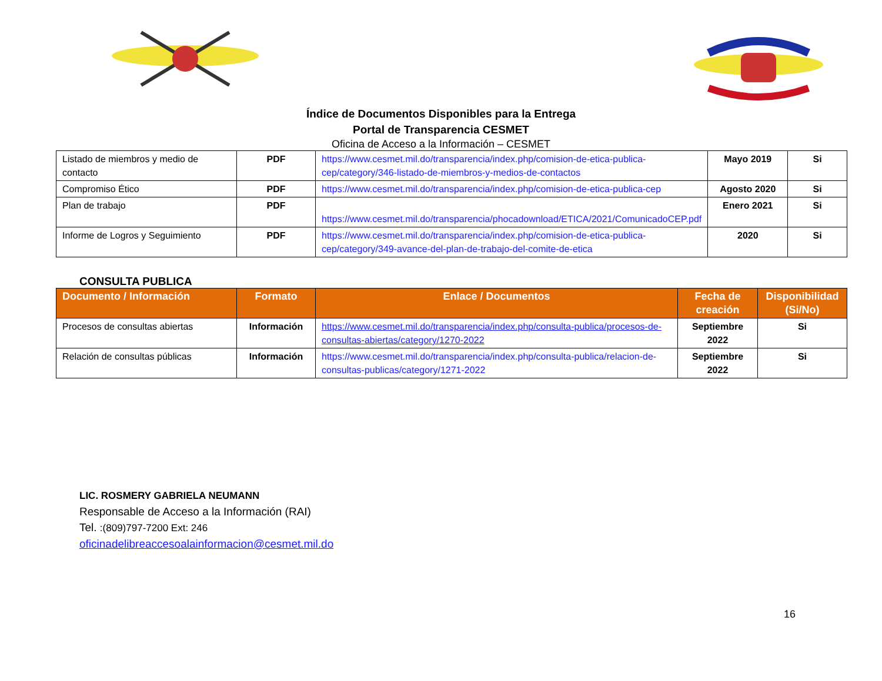Índice de Documentos Disponibles para la Entrega
Portal de Transparencia CESMET
Oficina de Acceso a la Información – CESMET
| Listado de miembros y medio de contacto | PDF | https://www.cesmet.mil.do/transparencia/index.php/comision-de-etica-publica-cep/category/346-listado-de-miembros-y-medios-de-contactos | Mayo 2019 | Si |
| Compromiso Ético | PDF | https://www.cesmet.mil.do/transparencia/index.php/comision-de-etica-publica-cep | Agosto 2020 | Si |
| Plan de trabajo | PDF | https://www.cesmet.mil.do/transparencia/phocadownload/ETICA/2021/ComunicadoCEP.pdf | Enero 2021 | Si |
| Informe de Logros y Seguimiento | PDF | https://www.cesmet.mil.do/transparencia/index.php/comision-de-etica-publica-cep/category/349-avance-del-plan-de-trabajo-del-comite-de-etica | 2020 | Si |
CONSULTA PUBLICA
| Documento / Información | Formato | Enlace / Documentos | Fecha de creación | Disponibilidad (Si/No) |
| --- | --- | --- | --- | --- |
| Procesos de consultas abiertas | Información | https://www.cesmet.mil.do/transparencia/index.php/consulta-publica/procesos-de-consultas-abiertas/category/1270-2022 | Septiembre 2022 | Si |
| Relación de consultas públicas | Información | https://www.cesmet.mil.do/transparencia/index.php/consulta-publica/relacion-de-consultas-publicas/category/1271-2022 | Septiembre 2022 | Si |
LIC. ROSMERY GABRIELA NEUMANN
Responsable de Acceso a la Información (RAI)
Tel. :(809)797-7200 Ext: 246
oficinadelibreaccesoalainformacion@cesmet.mil.do
16